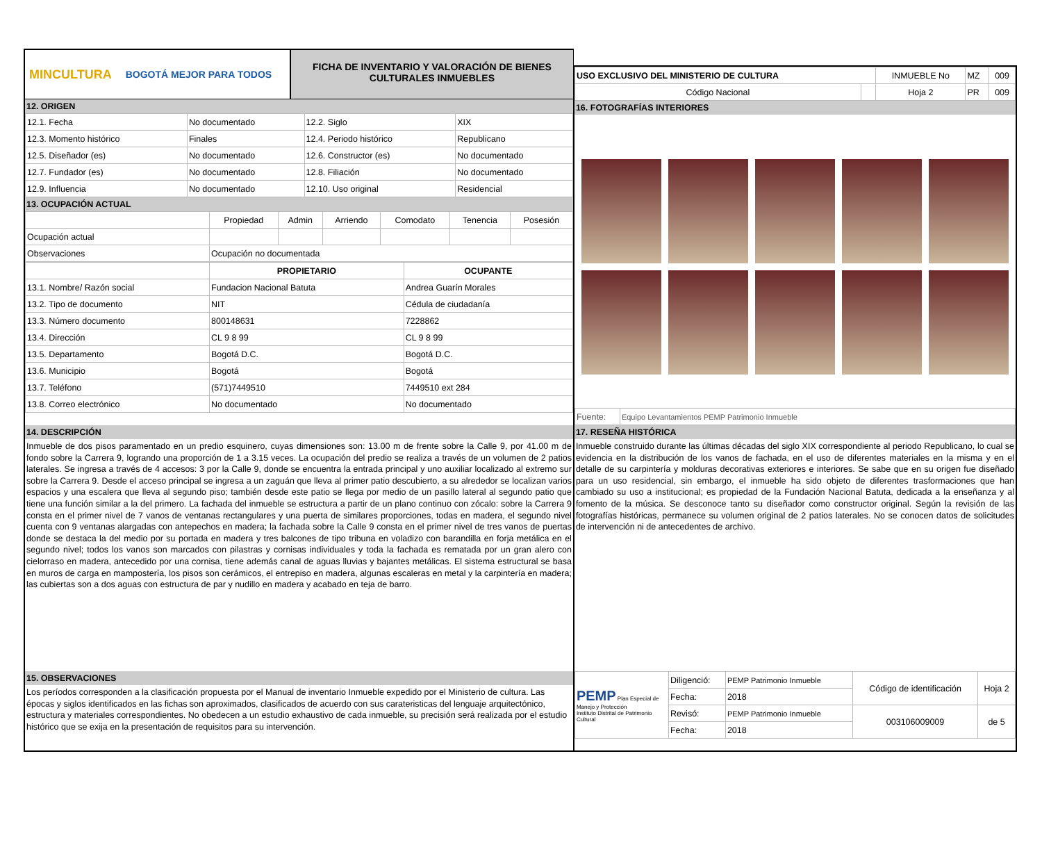MINCULTURA BOGOTÁ MEJOR PARA TODOS
FICHA DE INVENTARIO Y VALORACIÓN DE BIENES CULTURALES INMUEBLES
12. ORIGEN
| 12.1. Fecha | No documentado | 12.2. Siglo | XIX |
| 12.3. Momento histórico | Finales | 12.4. Periodo histórico | Republicano |
| 12.5. Diseñador (es) | No documentado | 12.6. Constructor (es) | No documentado |
| 12.7. Fundador (es) | No documentado | 12.8. Filiación | No documentado |
| 12.9. Influencia | No documentado | 12.10. Uso original | Residencial |
13. OCUPACIÓN ACTUAL
| | Propiedad | Admin | Arriendo | Comodato | Tenencia | Posesión |
| Ocupación actual | | | | | | |
| Observaciones | Ocupación no documentada | | | | | |
| | PROPIETARIO | OCUPANTE |
| 13.1. Nombre/ Razón social | Fundacion Nacional Batuta | Andrea Guarín Morales |
| 13.2. Tipo de documento | NIT | Cédula de ciudadanía |
| 13.3. Número documento | 800148631 | 7228862 |
| 13.4. Dirección | CL 9 8 99 | CL 9 8 99 |
| 13.5. Departamento | Bogotá D.C. | Bogotá D.C. |
| 13.6. Municipio | Bogotá | Bogotá |
| 13.7. Teléfono | (571)7449510 | 7449510 ext 284 |
| 13.8. Correo electrónico | No documentado | No documentado |
14. DESCRIPCIÓN
Inmueble de dos pisos paramentado en un predio esquinero, cuyas dimensiones son: 13.00 m de frente sobre la Calle 9, por 41.00 m de fondo sobre la Carrera 9, logrando una proporción de 1 a 3.15 veces. La ocupación del predio se realiza a través de un volumen de 2 patios laterales. Se ingresa a través de 4 accesos: 3 por la Calle 9, donde se encuentra la entrada principal y uno auxiliar localizado al extremo sur sobre la Carrera 9. Desde el acceso principal se ingresa a un zaguán que lleva al primer patio descubierto, a su alrededor se localizan varios espacios y una escalera que lleva al segundo piso; también desde este patio se llega por medio de un pasillo lateral al segundo patio que tiene una función similar a la del primero. La fachada del inmueble se estructura a partir de un plano continuo con zócalo: sobre la Carrera 9 consta en el primer nivel de 7 vanos de ventanas rectangulares y una puerta de similares proporciones, todas en madera, el segundo nivel cuenta con 9 ventanas alargadas con antepechos en madera; la fachada sobre la Calle 9 consta en el primer nivel de tres vanos de puertas donde se destaca la del medio por su portada en madera y tres balcones de tipo tribuna en voladizo con barandilla en forja metálica en el segundo nivel; todos los vanos son marcados con pilastras y cornisas individuales y toda la fachada es rematada por un gran alero con cielorraso en madera, antecedido por una cornisa, tiene además canal de aguas lluvias y bajantes metálicas. El sistema estructural se basa en muros de carga en mampostería, los pisos son cerámicos, el entrepiso en madera, algunas escaleras en metal y la carpintería en madera; las cubiertas son a dos aguas con estructura de par y nudillo en madera y acabado en teja de barro.
15. OBSERVACIONES
Los períodos corresponden a la clasificación propuesta por el Manual de inventario Inmueble expedido por el Ministerio de cultura. Las épocas y siglos identificados en las fichas son aproximados, clasificados de acuerdo con sus carateristicas del lenguaje arquitectónico, estructura y materiales correspondientes. No obedecen a un estudio exhaustivo de cada inmueble, su precisión será realizada por el estudio histórico que se exija en la presentación de requisitos para su intervención.
| USO EXCLUSIVO DEL MINISTERIO DE CULTURA | | INMUEBLE No | MZ | 009 |
| Código Nacional | | Hoja 2 | PR | 009 |
16. FOTOGRAFÍAS INTERIORES
| Fuente: | Equipo Levantamientos PEMP Patrimonio Inmueble |
17. RESEÑA HISTÓRICA
Inmueble construido durante las últimas décadas del siglo XIX correspondiente al periodo Republicano, lo cual se evidencia en la distribución de los vanos de fachada, en el uso de diferentes materiales en la misma y en el detalle de su carpintería y molduras decorativas exteriores e interiores. Se sabe que en su origen fue diseñado para un uso residencial, sin embargo, el inmueble ha sido objeto de diferentes trasformaciones que han cambiado su uso a institucional; es propiedad de la Fundación Nacional Batuta, dedicada a la enseñanza y al fomento de la música. Se desconoce tanto su diseñador como constructor original. Según la revisión de las fotografías históricas, permanece su volumen original de 2 patios laterales. No se conocen datos de solicitudes de intervención ni de antecedentes de archivo.
| PEMP Plan Especial de Manejo y Protección Instituto Distrital de Patrimonio Cultural | Diligenció: | PEMP Patrimonio Inmueble | Código de identificación | Hoja 2 |
| | Fecha: | 2018 | | |
| | Revisó: | PEMP Patrimonio Inmueble | 003106009009 | de 5 |
| | Fecha: | 2018 | | |